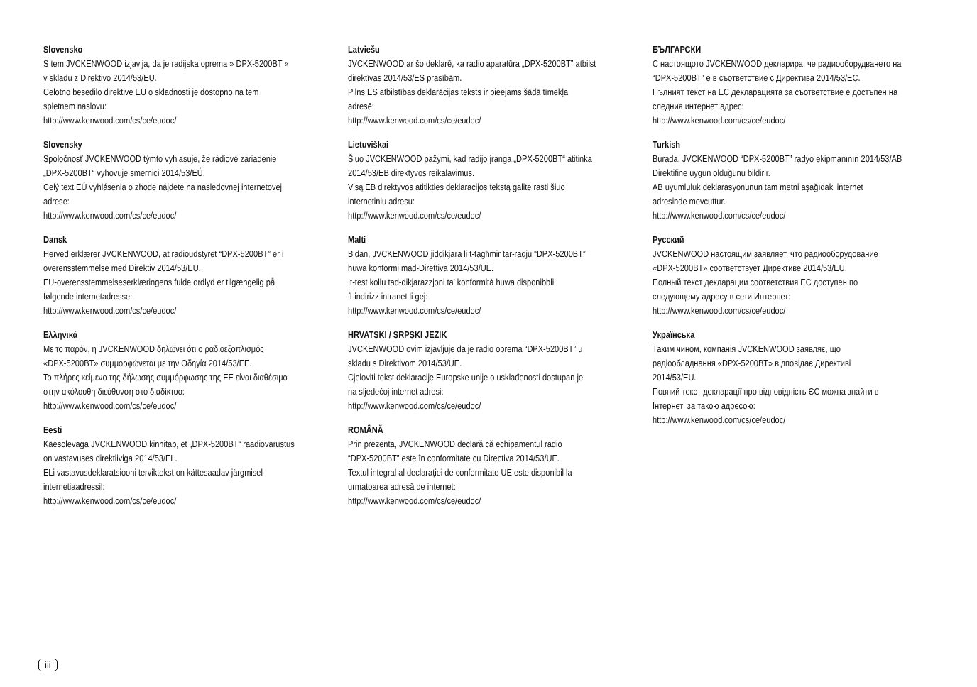Slovensko
S tem JVCKENWOOD izjavlja, da je radijska oprema » DPX-5200BT «
v skladu z Direktivo 2014/53/EU.
Celotno besedilo direktive EU o skladnosti je dostopno na tem
spletnem naslovu:
http://www.kenwood.com/cs/ce/eudoc/
Slovensky
Spoločnosť JVCKENWOOD týmto vyhlasuje, že rádiové zariadenie
„DPX-5200BT“ vyhovuje smernici 2014/53/EÚ.
Celý text EÚ vyhlásenia o zhode nájdete na nasledovnej internetovej
adrese:
http://www.kenwood.com/cs/ce/eudoc/
Dansk
Herved erklærer JVCKENWOOD, at radioudstyret “DPX-5200BT” er i
overensstemmelse med Direktiv 2014/53/EU.
EU-overensstemmelseserklæringens fulde ordlyd er tilgængelig på
følgende internetadresse:
http://www.kenwood.com/cs/ce/eudoc/
Ελληνικά
Με το παρόν, η JVCKENWOOD δηλώνει ότι ο ραδιοεξοπλισμός
«DPX-5200BT» συμμορφώνεται με την Οδηγία 2014/53/ΕΕ.
Το πλήρες κείμενο της δήλωσης συμμόρφωσης της ΕΕ είναι διαθέσιμο
στην ακόλουθη διεύθυνση στο διαδίκτυο:
http://www.kenwood.com/cs/ce/eudoc/
Eesti
Käesolevaga JVCKENWOOD kinnitab, et „DPX-5200BT“ raadiovarustus
on vastavuses direktiiviga 2014/53/EL.
ELi vastavusdeklaratsiooni terviktekst on kättesaadav järgmisel
internetiaadressil:
http://www.kenwood.com/cs/ce/eudoc/
Latviešu
JVCKENWOOD ar šo deklarē, ka radio aparatūra „DPX-5200BT” atbilst
direktīvas 2014/53/ES prasībām.
Pilns ES atbilstības deklarācijas teksts ir pieejams šādā tīmekļa
adresē:
http://www.kenwood.com/cs/ce/eudoc/
Lietuviškai
Šiuo JVCKENWOOD pažymi, kad radijo įranga „DPX-5200BT“ atitinka
2014/53/EB direktyvos reikalavimus.
Visą EB direktyvos atitikties deklaracijos tekstą galite rasti šiuo
internetiniu adresu:
http://www.kenwood.com/cs/ce/eudoc/
Malti
B’dan, JVCKENWOOD jiddikjara li t-tagħmir tar-radju “DPX-5200BT”
huwa konformi mad-Direttiva 2014/53/UE.
It-test kollu tad-dikjarazzjoni ta’ konformità huwa disponibbli
fl-indirizz intranet li ġej:
http://www.kenwood.com/cs/ce/eudoc/
HRVATSKI / SRPSKI JEZIK
JVCKENWOOD ovim izjavljuje da je radio oprema “DPX-5200BT” u
skladu s Direktivom 2014/53/UE.
Cjeloviti tekst deklaracije Europske unije o usklađenosti dostupan je
na sljedećoj internet adresi:
http://www.kenwood.com/cs/ce/eudoc/
ROMÂNĂ
Prin prezenta, JVCKENWOOD declară că echipamentul radio
“DPX-5200BT” este în conformitate cu Directiva 2014/53/UE.
Textul integral al declarației de conformitate UE este disponibil la
urmatoarea adresă de internet:
http://www.kenwood.com/cs/ce/eudoc/
БЪЛГАРСКИ
С настоящото JVCKENWOOD декларира, че радиооборудването на
“DPX-5200BT” е в съответствие с Директива 2014/53/ЕС.
Пълният текст на ЕС декларацията за съответствие е достъпен на
следния интернет адрес:
http://www.kenwood.com/cs/ce/eudoc/
Turkish
Burada, JVCKENWOOD “DPX-5200BT” radyo ekipmanının 2014/53/AB
Direktifine uygun olduğunu bildirir.
AB uyumluluk deklarasyonunun tam metni aşağıdaki internet
adresinde mevcuttur.
http://www.kenwood.com/cs/ce/eudoc/
Русский
JVCKENWOOD настоящим заявляет, что радиооборудование
«DPX-5200BT» соответствует Директиве 2014/53/EU.
Полный текст декларации соответствия ЕС доступен по
следующему адресу в сети Интернет:
http://www.kenwood.com/cs/ce/eudoc/
Українська
Таким чином, компанія JVCKENWOOD заявляє, що
радіообладнання «DPX-5200BT» відповідає Директиві
2014/53/EU.
Повний текст декларації про відповідність ЄС можна знайти в
Інтернеті за такою адресою:
http://www.kenwood.com/cs/ce/eudoc/
iii